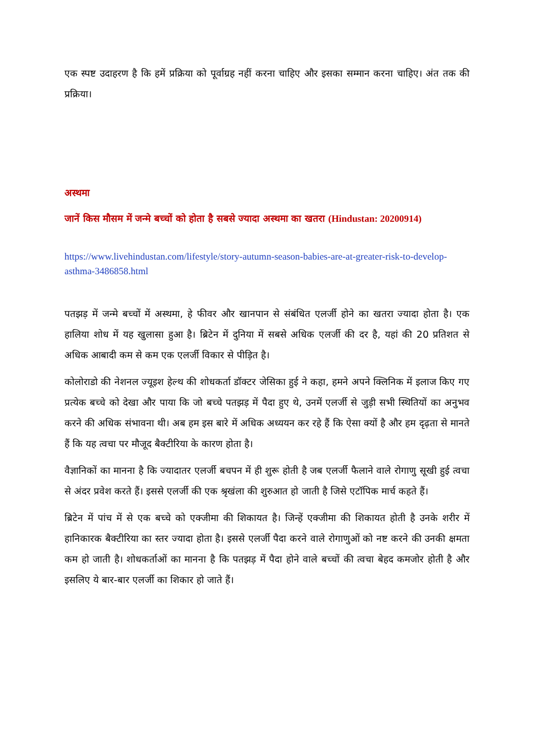एक स्पष्ट उदाहरण है कि हमें प्रक्रिया को पूर्वाग्रह नहीं करना चाहिए और इसका सम्मान करना चाहिए। अंत तक की प्रक्रिया।
अस्थमा
जानें किस मौसम में जन्मे बच्चों को होता है सबसे ज्यादा अस्थमा का खतरा (Hindustan: 20200914)
https://www.livehindustan.com/lifestyle/story-autumn-season-babies-are-at-greater-risk-to-develop-asthma-3486858.html
पतझड़ में जन्मे बच्चों में अस्थमा, हे फीवर और खानपान से संबंधित एलर्जी होने का खतरा ज्यादा होता है। एक हालिया शोध में यह खुलासा हुआ है। ब्रिटेन में दुनिया में सबसे अधिक एलर्जी की दर है, यहां की 20 प्रतिशत से अधिक आबादी कम से कम एक एलर्जी विकार से पीड़ित है।
कोलोराडो की नेशनल ज्यूइश हेल्थ की शोधकर्ता डॉक्टर जेसिका हुई ने कहा, हमने अपने क्लिनिक में इलाज किए गए प्रत्येक बच्चे को देखा और पाया कि जो बच्चे पतझड़ में पैदा हुए थे, उनमें एलर्जी से जुड़ी सभी स्थितियों का अनुभव करने की अधिक संभावना थी। अब हम इस बारे में अधिक अध्ययन कर रहे हैं कि ऐसा क्यों है और हम दृढ़ता से मानते हैं कि यह त्वचा पर मौजूद बैक्टीरिया के कारण होता है।
वैज्ञानिकों का मानना है कि ज्यादातर एलर्जी बचपन में ही शुरू होती है जब एलर्जी फैलाने वाले रोगाणु सूखी हुई त्वचा से अंदर प्रवेश करते हैं। इससे एलर्जी की एक श्रृखंला की शुरुआत हो जाती है जिसे एटॉपिक मार्च कहते हैं।
ब्रिटेन में पांच में से एक बच्चे को एक्जीमा की शिकायत है। जिन्हें एक्जीमा की शिकायत होती है उनके शरीर में हानिकारक बैक्टीरिया का स्तर ज्यादा होता है। इससे एलर्जी पैदा करने वाले रोगाणुओं को नष्ट करने की उनकी क्षमता कम हो जाती है। शोधकर्ताओं का मानना है कि पतझड़ में पैदा होने वाले बच्चों की त्वचा बेहद कमजोर होती है और इसलिए ये बार-बार एलर्जी का शिकार हो जाते हैं।